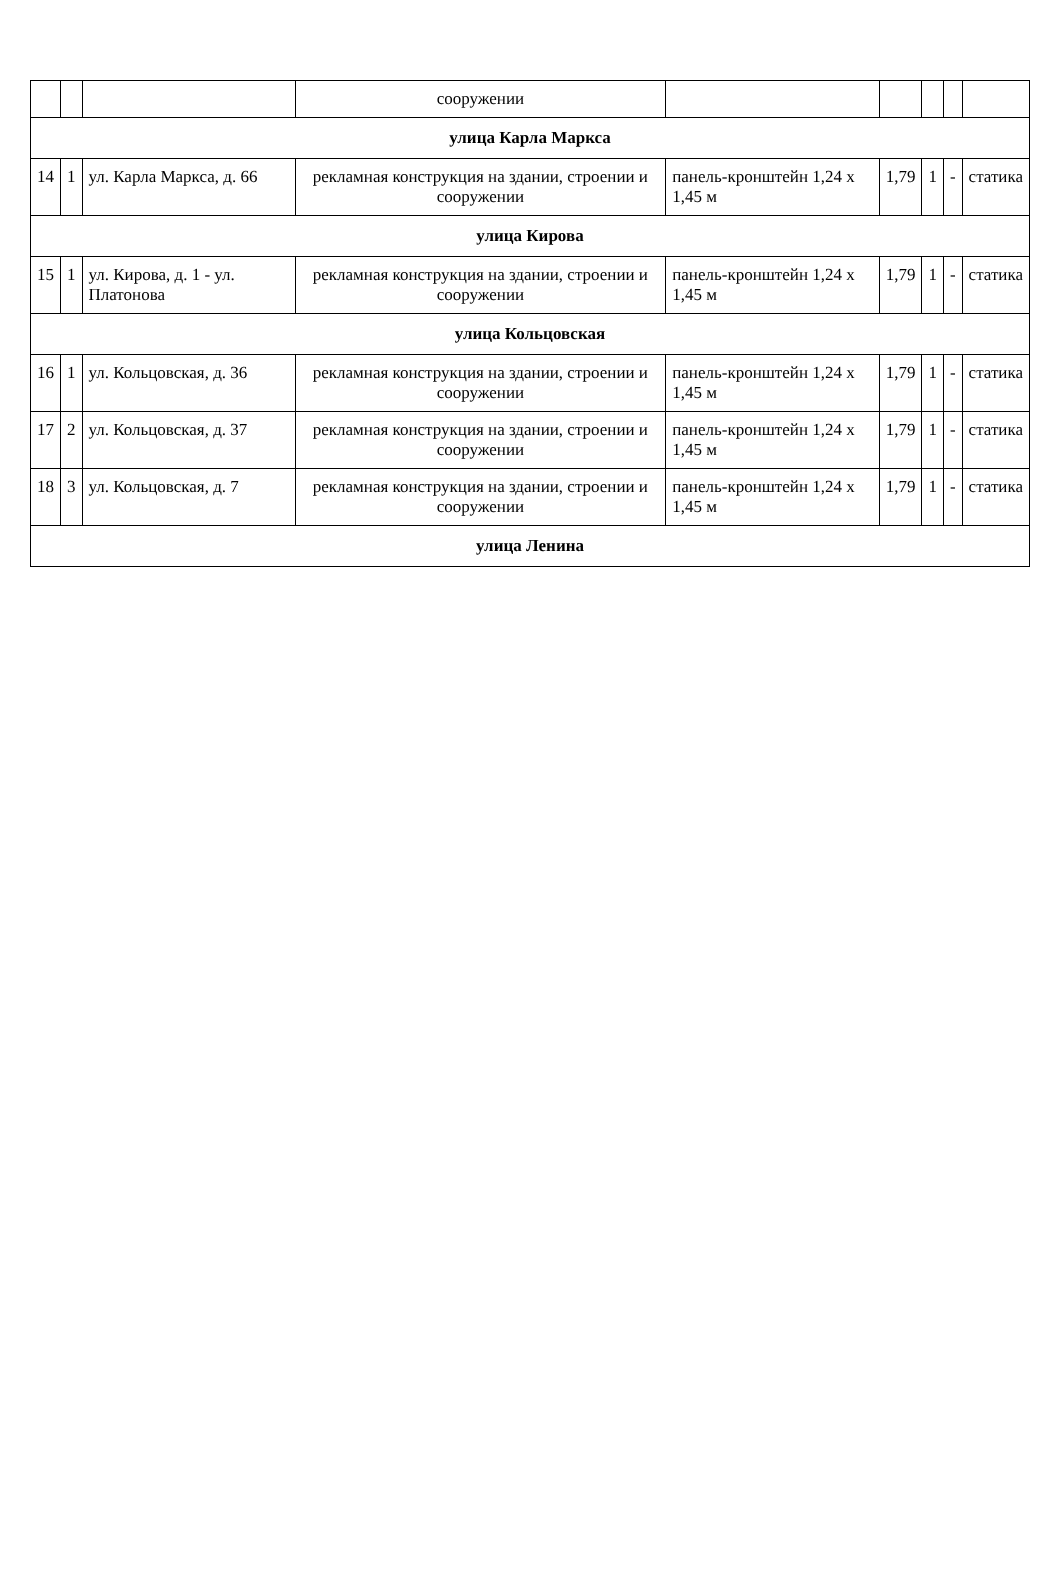| | | | сооружении | | | | | |
| улица Карла Маркса | | | | | | | | |
| 14 | 1 | ул. Карла Маркса, д. 66 | рекламная конструкция на здании, строении и сооружении | панель-кронштейн 1,24 x 1,45 м | 1,79 | 1 | - | статика |
| улица Кирова | | | | | | | | |
| 15 | 1 | ул. Кирова, д. 1 - ул. Платонова | рекламная конструкция на здании, строении и сооружении | панель-кронштейн 1,24 x 1,45 м | 1,79 | 1 | - | статика |
| улица Кольцовская | | | | | | | | |
| 16 | 1 | ул. Кольцовская, д. 36 | рекламная конструкция на здании, строении и сооружении | панель-кронштейн 1,24 x 1,45 м | 1,79 | 1 | - | статика |
| 17 | 2 | ул. Кольцовская, д. 37 | рекламная конструкция на здании, строении и сооружении | панель-кронштейн 1,24 x 1,45 м | 1,79 | 1 | - | статика |
| 18 | 3 | ул. Кольцовская, д. 7 | рекламная конструкция на здании, строении и сооружении | панель-кронштейн 1,24 x 1,45 м | 1,79 | 1 | - | статика |
| улица Ленина | | | | | | | | |